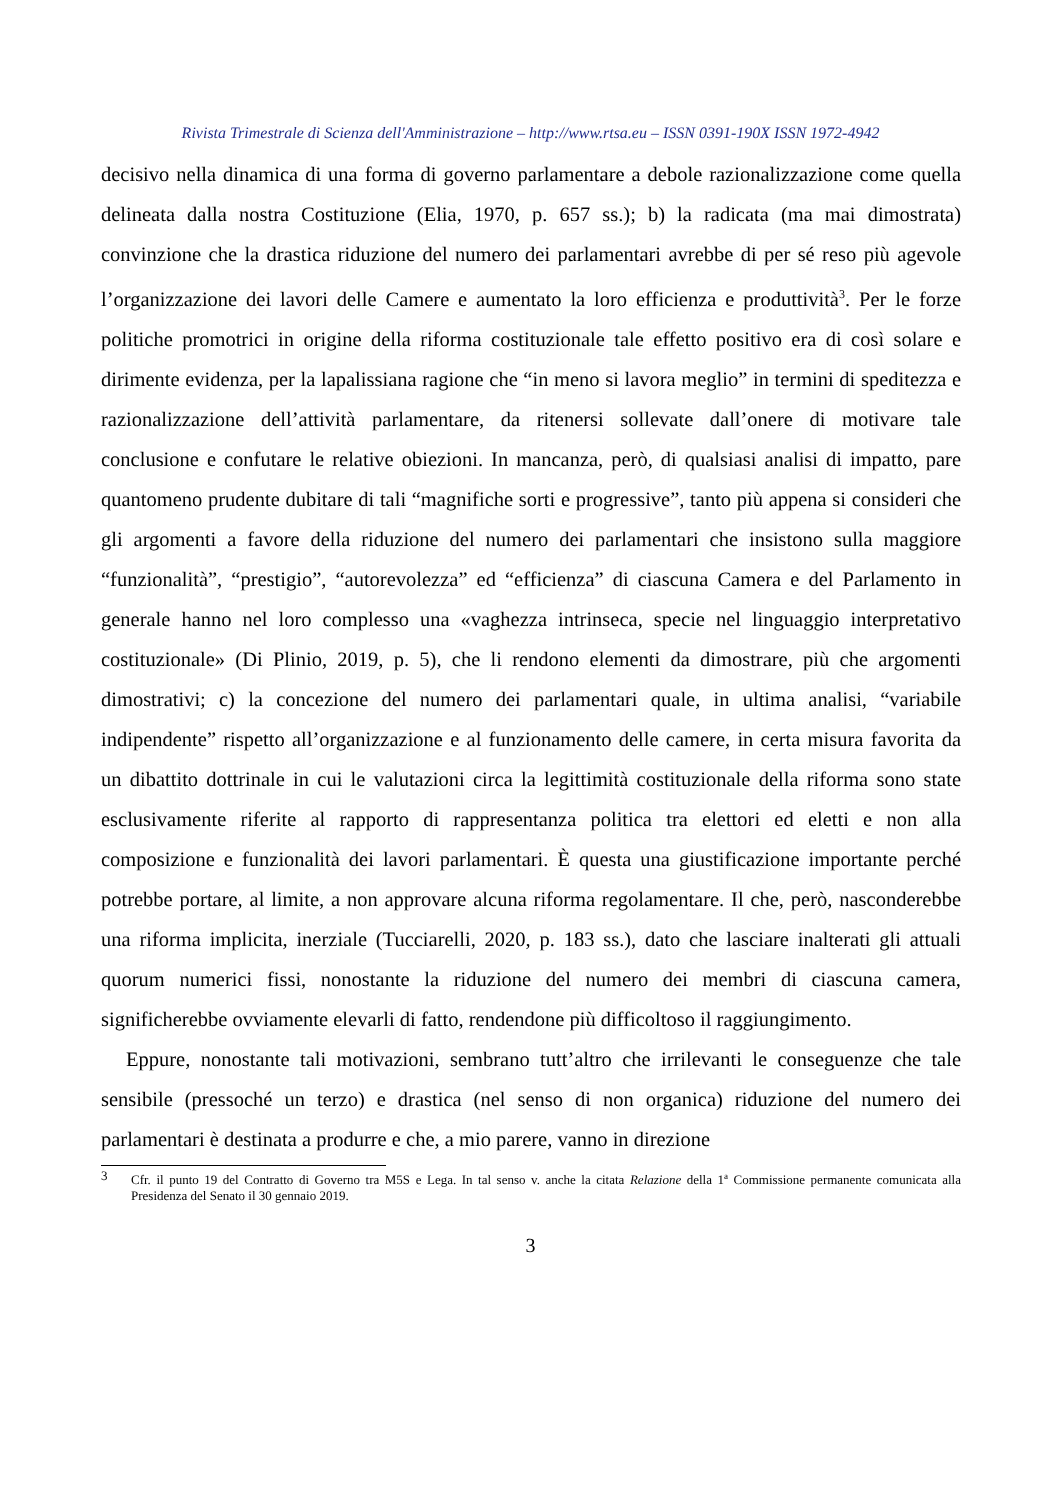Rivista Trimestrale di Scienza dell'Amministrazione – http://www.rtsa.eu – ISSN 0391-190X ISSN 1972-4942
decisivo nella dinamica di una forma di governo parlamentare a debole razionalizzazione come quella delineata dalla nostra Costituzione (Elia, 1970, p. 657 ss.); b) la radicata (ma mai dimostrata) convinzione che la drastica riduzione del numero dei parlamentari avrebbe di per sé reso più agevole l’organizzazione dei lavori delle Camere e aumentato la loro efficienza e produttività<sup>3</sup>. Per le forze politiche promotrici in origine della riforma costituzionale tale effetto positivo era di così solare e dirimente evidenza, per la lapalissiana ragione che “in meno si lavora meglio” in termini di speditezza e razionalizzazione dell’attività parlamentare, da ritenersi sollevate dall’onere di motivare tale conclusione e confutare le relative obiezioni. In mancanza, però, di qualsiasi analisi di impatto, pare quantomeno prudente dubitare di tali “magnifiche sorti e progressive”, tanto più appena si consideri che gli argomenti a favore della riduzione del numero dei parlamentari che insistono sulla maggiore “funzionalità”, “prestigio”, “autorevolezza” ed “efficienza” di ciascuna Camera e del Parlamento in generale hanno nel loro complesso una «vaghezza intrinseca, specie nel linguaggio interpretativo costituzionale» (Di Plinio, 2019, p. 5), che li rendono elementi da dimostrare, più che argomenti dimostrativi; c) la concezione del numero dei parlamentari quale, in ultima analisi, “variabile indipendente” rispetto all’organizzazione e al funzionamento delle camere, in certa misura favorita da un dibattito dottrinale in cui le valutazioni circa la legittimità costituzionale della riforma sono state esclusivamente riferite al rapporto di rappresentanza politica tra elettori ed eletti e non alla composizione e funzionalità dei lavori parlamentari. È questa una giustificazione importante perché potrebbe portare, al limite, a non approvare alcuna riforma regolamentare. Il che, però, nasconderebbe una riforma implicita, inerziale (Tucciarelli, 2020, p. 183 ss.), dato che lasciare inalterati gli attuali quorum numerici fissi, nonostante la riduzione del numero dei membri di ciascuna camera, significherebbe ovviamente elevarli di fatto, rendendone più difficoltoso il raggiungimento.
Eppure, nonostante tali motivazioni, sembrano tutt’altro che irrilevanti le conseguenze che tale sensibile (pressoché un terzo) e drastica (nel senso di non organica) riduzione del numero dei parlamentari è destinata a produrre e che, a mio parere, vanno in direzione
3 Cfr. il punto 19 del Contratto di Governo tra M5S e Lega. In tal senso v. anche la citata Relazione della 1<sup>a</sup> Commissione permanente comunicata alla Presidenza del Senato il 30 gennaio 2019.
3